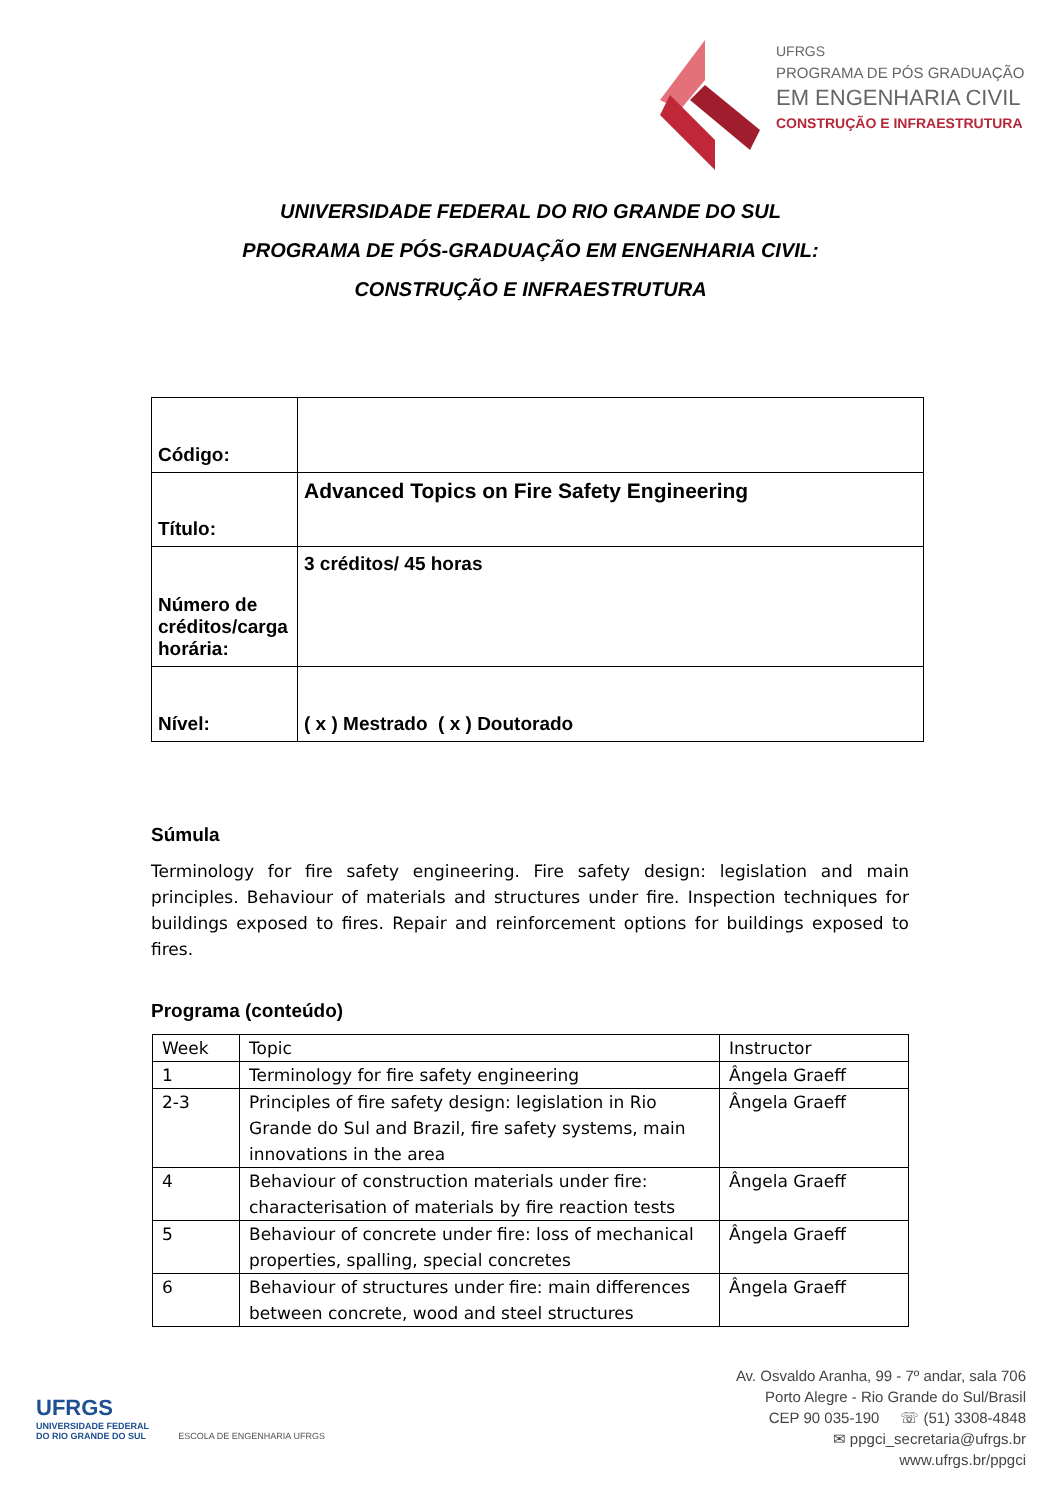UFRGS
PROGRAMA DE PÓS GRADUAÇÃO
EM ENGENHARIA CIVIL
CONSTRUÇÃO E INFRAESTRUTURA
UNIVERSIDADE FEDERAL DO RIO GRANDE DO SUL
PROGRAMA DE PÓS-GRADUAÇÃO EM ENGENHARIA CIVIL:
CONSTRUÇÃO E INFRAESTRUTURA
| Código: | |
| Título: | Advanced Topics on Fire Safety Engineering |
| Número de créditos/carga horária: | 3 créditos/ 45 horas |
| Nível: | ( x ) Mestrado ( x ) Doutorado |
Súmula
Terminology for fire safety engineering. Fire safety design: legislation and main principles. Behaviour of materials and structures under fire. Inspection techniques for buildings exposed to fires. Repair and reinforcement options for buildings exposed to fires.
Programa (conteúdo)
| Week | Topic | Instructor |
| 1 | Terminology for fire safety engineering | Ângela Graeff |
| 2-3 | Principles of fire safety design: legislation in Rio Grande do Sul and Brazil, fire safety systems, main innovations in the area | Ângela Graeff |
| 4 | Behaviour of construction materials under fire: characterisation of materials by fire reaction tests | Ângela Graeff |
| 5 | Behaviour of concrete under fire: loss of mechanical properties, spalling, special concretes | Ângela Graeff |
| 6 | Behaviour of structures under fire: main differences between concrete, wood and steel structures | Ângela Graeff |
UFRGS
UNIVERSIDADE FEDERAL
DO RIO GRANDE DO SUL ESCOLA DE ENGENHARIA UFRGS
Av. Osvaldo Aranha, 99 - 7º andar, sala 706
Porto Alegre - Rio Grande do Sul/Brasil
CEP 90 035-190 ☏ (51) 3308-4848
✉ ppgci_secretaria@ufrgs.br
www.ufrgs.br/ppgci